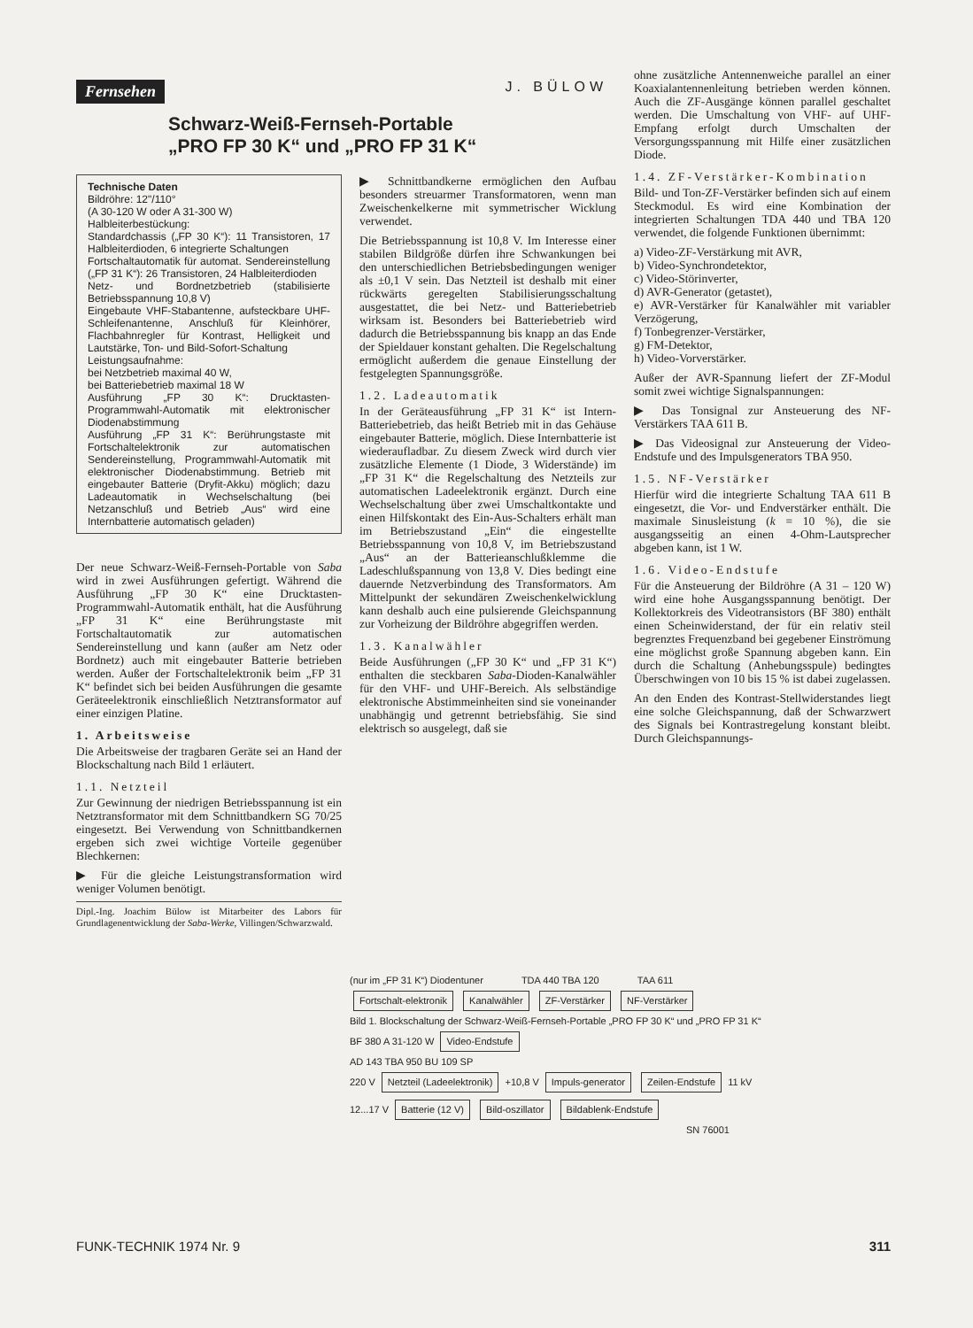Fernsehen J. BÜLOW
Schwarz-Weiß-Fernseh-Portable
„PRO FP 30 K“ und „PRO FP 31 K“
Technische Daten
Bildröhre: 12"/110°
(A 30-120 W oder A 31-300 W)
Halbleiterbestückung:
Standardchassis („FP 30 K“): 11 Transistoren, 17 Halbleiterdioden, 6 integrierte Schaltungen
Fortschaltautomatik für automat. Sendereinstellung („FP 31 K“): 26 Transistoren, 24 Halbleiterdioden
Netz- und Bordnetzbetrieb (stabilisierte Betriebsspannung 10,8 V)
Eingebaute VHF-Stabantenne, aufsteckbare UHF-Schleifenantenne, Anschluß für Kleinhörer, Flachbahnregler für Kontrast, Helligkeit und Lautstärke, Ton- und Bild-Sofort-Schaltung
Leistungsaufnahme:
bei Netzbetrieb maximal 40 W,
bei Batteriebetrieb maximal 18 W
Ausführung „FP 30 K“: Drucktasten-Programmwahl-Automatik mit elektronischer Diodenabstimmung
Ausführung „FP 31 K“: Berührungstaste mit Fortschaltelektronik zur automatischen Sendereinstellung, Programmwahl-Automatik mit elektronischer Diodenabstimmung. Betrieb mit eingebauter Batterie (Dryfit-Akku) möglich; dazu Ladeautomatik in Wechselschaltung (bei Netzanschluß und Betrieb „Aus“ wird eine Internbatterie automatisch geladen)
Der neue Schwarz-Weiß-Fernseh-Portable von Saba wird in zwei Ausführungen gefertigt. Während die Ausführung „FP 30 K“ eine Drucktasten-Programmwahl-Automatik enthält, hat die Ausführung „FP 31 K“ eine Berührungstaste mit Fortschaltautomatik zur automatischen Sendereinstellung und kann (außer am Netz oder Bordnetz) auch mit eingebauter Batterie betrieben werden. Außer der Fortschaltelektronik beim „FP 31 K“ befindet sich bei beiden Ausführungen die gesamte Geräteelektronik einschließlich Netztransformator auf einer einzigen Platine.
1. Arbeitsweise
Die Arbeitsweise der tragbaren Geräte sei an Hand der Blockschaltung nach Bild 1 erläutert.
1.1. Netzteil
Zur Gewinnung der niedrigen Betriebsspannung ist ein Netztransformator mit dem Schnittbandkern SG 70/25 eingesetzt. Bei Verwendung von Schnittbandkernen ergeben sich zwei wichtige Vorteile gegenüber Blechkernen:
▶ Für die gleiche Leistungstransformation wird weniger Volumen benötigt.
Dipl.-Ing. Joachim Bülow ist Mitarbeiter des Labors für Grundlagenentwicklung der Saba-Werke, Villingen/Schwarzwald.
▶ Schnittbandkerne ermöglichen den Aufbau besonders streuarmer Transformatoren, wenn man Zweischenkelkerne mit symmetrischer Wicklung verwendet.
Die Betriebsspannung ist 10,8 V. Im Interesse einer stabilen Bildgröße dürfen ihre Schwankungen bei den unterschiedlichen Betriebsbedingungen weniger als ±0,1 V sein. Das Netzteil ist deshalb mit einer rückwärts geregelten Stabilisierungsschaltung ausgestattet, die bei Netz- und Batteriebetrieb wirksam ist. Besonders bei Batteriebetrieb wird dadurch die Betriebsspannung bis knapp an das Ende der Spieldauer konstant gehalten. Die Regelschaltung ermöglicht außerdem die genaue Einstellung der festgelegten Spannungsgröße.
1.2. Ladeautomatik
In der Geräteausführung „FP 31 K“ ist Intern-Batteriebetrieb, das heißt Betrieb mit in das Gehäuse eingebauter Batterie, möglich. Diese Internbatterie ist wiederaufladbar. Zu diesem Zweck wird durch vier zusätzliche Elemente (1 Diode, 3 Widerstände) im „FP 31 K“ die Regelschaltung des Netzteils zur automatischen Ladeelektronik ergänzt. Durch eine Wechselschaltung über zwei Umschaltkontakte und einen Hilfskontakt des Ein-Aus-Schalters erhält man im Betriebszustand „Ein“ die eingestellte Betriebsspannung von 10,8 V, im Betriebszustand „Aus“ an der Batterieanschlußklemme die Ladeschlußspannung von 13,8 V. Dies bedingt eine dauernde Netzverbindung des Transformators. Am Mittelpunkt der sekundären Zweischenkelwicklung kann deshalb auch eine pulsierende Gleichspannung zur Vorheizung der Bildröhre abgegriffen werden.
1.3. Kanalwähler
Beide Ausführungen („FP 30 K“ und „FP 31 K“) enthalten die steckbaren Saba-Dioden-Kanalwähler für den VHF- und UHF-Bereich. Als selbständige elektronische Abstimmeinheiten sind sie voneinander unabhängig und getrennt betriebsfähig. Sie sind elektrisch so ausgelegt, daß sie
ohne zusätzliche Antennenweiche parallel an einer Koaxialantennenleitung betrieben werden können. Auch die ZF-Ausgänge können parallel geschaltet werden. Die Umschaltung von VHF- auf UHF-Empfang erfolgt durch Umschalten der Versorgungsspannung mit Hilfe einer zusätzlichen Diode.
1.4. ZF-Verstärker-Kombination
Bild- und Ton-ZF-Verstärker befinden sich auf einem Steckmodul. Es wird eine Kombination der integrierten Schaltungen TDA 440 und TBA 120 verwendet, die folgende Funktionen übernimmt:
a) Video-ZF-Verstärkung mit AVR,
b) Video-Synchrondetektor,
c) Video-Störinverter,
d) AVR-Generator (getastet),
e) AVR-Verstärker für Kanalwähler mit variabler Verzögerung,
f) Tonbegrenzer-Verstärker,
g) FM-Detektor,
h) Video-Vorverstärker.
Außer der AVR-Spannung liefert der ZF-Modul somit zwei wichtige Signalspannungen:
▶ Das Tonsignal zur Ansteuerung des NF-Verstärkers TAA 611 B.
▶ Das Videosignal zur Ansteuerung der Video-Endstufe und des Impulsgenerators TBA 950.
1.5. NF-Verstärker
Hierfür wird die integrierte Schaltung TAA 611 B eingesetzt, die Vor- und Endverstärker enthält. Die maximale Sinusleistung (k = 10 %), die sie ausgangsseitig an einen 4-Ohm-Lautsprecher abgeben kann, ist 1 W.
1.6. Video-Endstufe
Für die Ansteuerung der Bildröhre (A 31 – 120 W) wird eine hohe Ausgangsspannung benötigt. Der Kollektorkreis des Videotransistors (BF 380) enthält einen Scheinwiderstand, der für ein relativ steil begrenztes Frequenzband bei gegebener Einströmung eine möglichst große Spannung abgeben kann. Ein durch die Schaltung (Anhebungsspule) bedingtes Überschwingen von 10 bis 15 % ist dabei zugelassen.
An den Enden des Kontrast-Stellwiderstandes liegt eine solche Gleichspannung, daß der Schwarzwert des Signals bei Kontrastregelung konstant bleibt. Durch Gleichspannungs-
(nur im „FP 31 K“) Diodentuner TDA 440 TBA 120 TAA 611
Fortschalt-elektronik Kanalwähler ZF-Verstärker NF-Verstärker
Bild 1. Blockschaltung der Schwarz-Weiß-Fernseh-Portable „PRO FP 30 K“ und „PRO FP 31 K“
BF 380 A 31-120 W
Video-Endstufe
AD 143 TBA 950 BU 109 SP
220 V
Netzteil (Ladeelektronik)
+10,8 V
Impuls-generator Zeilen-Endstufe
11 kV
12...17 V
Batterie (12 V) Bild-oszillator Bildablenk-Endstufe
SN 76001
FUNK-TECHNIK 1974 Nr. 9 311